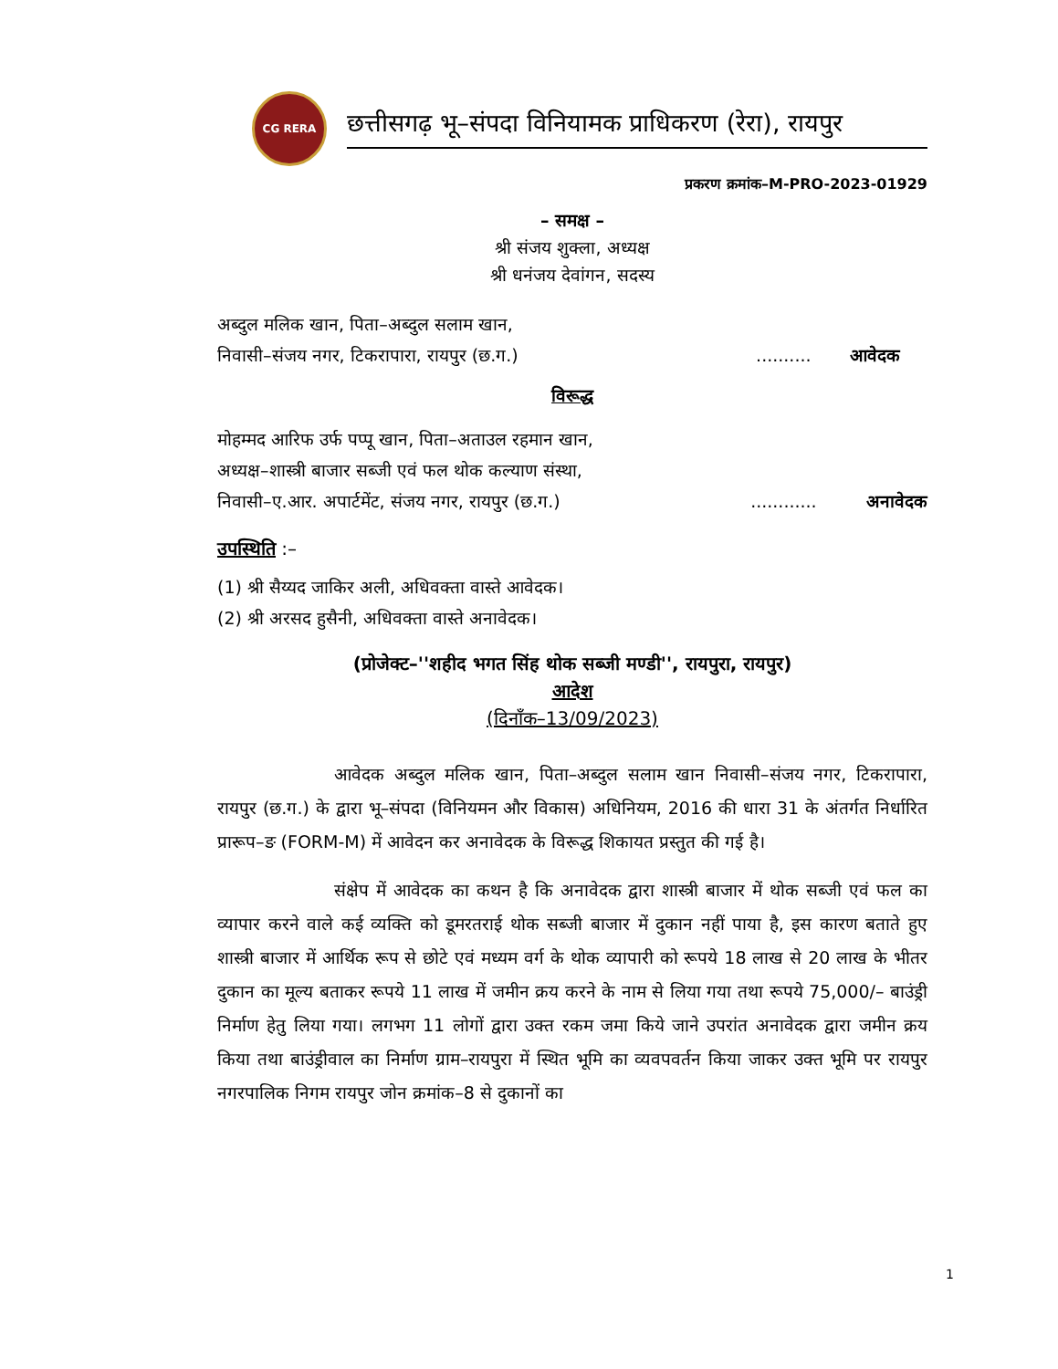CG RERA
छत्तीसगढ़ भू–संपदा विनियामक प्राधिकरण (रेरा), रायपुर
प्रकरण क्रमांक–M-PRO-2023-01929
– समक्ष –
श्री संजय शुक्ला, अध्यक्ष
श्री धनंजय देवांगन, सदस्य
अब्दुल मलिक खान, पिता–अब्दुल सलाम खान,
निवासी–संजय नगर, टिकरापारा, रायपुर (छ.ग.).......... आवेदक
विरूद्ध
मोहम्मद आरिफ उर्फ पप्पू खान, पिता–अताउल रहमान खान,
अध्यक्ष–शास्त्री बाजार सब्जी एवं फल थोक कल्याण संस्था,
निवासी–ए.आर. अपार्टमेंट, संजय नगर, रायपुर (छ.ग.)............ अनावेदक
उपस्थिति :–
(1) श्री सैय्यद जाकिर अली, अधिवक्ता वास्ते आवेदक।
(2) श्री अरसद हुसैनी, अधिवक्ता वास्ते अनावेदक।
(प्रोजेक्ट–''शहीद भगत सिंह थोक सब्जी मण्डी'', रायपुरा, रायपुर)
आदेश
(दिनाँक–13/09/2023)
आवेदक अब्दुल मलिक खान, पिता–अब्दुल सलाम खान निवासी–संजय नगर, टिकरापारा, रायपुर (छ.ग.) के द्वारा भू–संपदा (विनियमन और विकास) अधिनियम, 2016 की धारा 31 के अंतर्गत निर्धारित प्रारूप–ङ (FORM-M) में आवेदन कर अनावेदक के विरूद्ध शिकायत प्रस्तुत की गई है।
संक्षेप में आवेदक का कथन है कि अनावेदक द्वारा शास्त्री बाजार में थोक सब्जी एवं फल का व्यापार करने वाले कई व्यक्ति को डूमरतराई थोक सब्जी बाजार में दुकान नहीं पाया है, इस कारण बताते हुए शास्त्री बाजार में आर्थिक रूप से छोटे एवं मध्यम वर्ग के थोक व्यापारी को रूपये 18 लाख से 20 लाख के भीतर दुकान का मूल्य बताकर रूपये 11 लाख में जमीन क्रय करने के नाम से लिया गया तथा रूपये 75,000/– बाउंड्री निर्माण हेतु लिया गया। लगभग 11 लोगों द्वारा उक्त रकम जमा किये जाने उपरांत अनावेदक द्वारा जमीन क्रय किया तथा बाउंड्रीवाल का निर्माण ग्राम–रायपुरा में स्थित भूमि का व्यवपवर्तन किया जाकर उक्त भूमि पर रायपुर नगरपालिक निगम रायपुर जोन क्रमांक–8 से दुकानों का
1